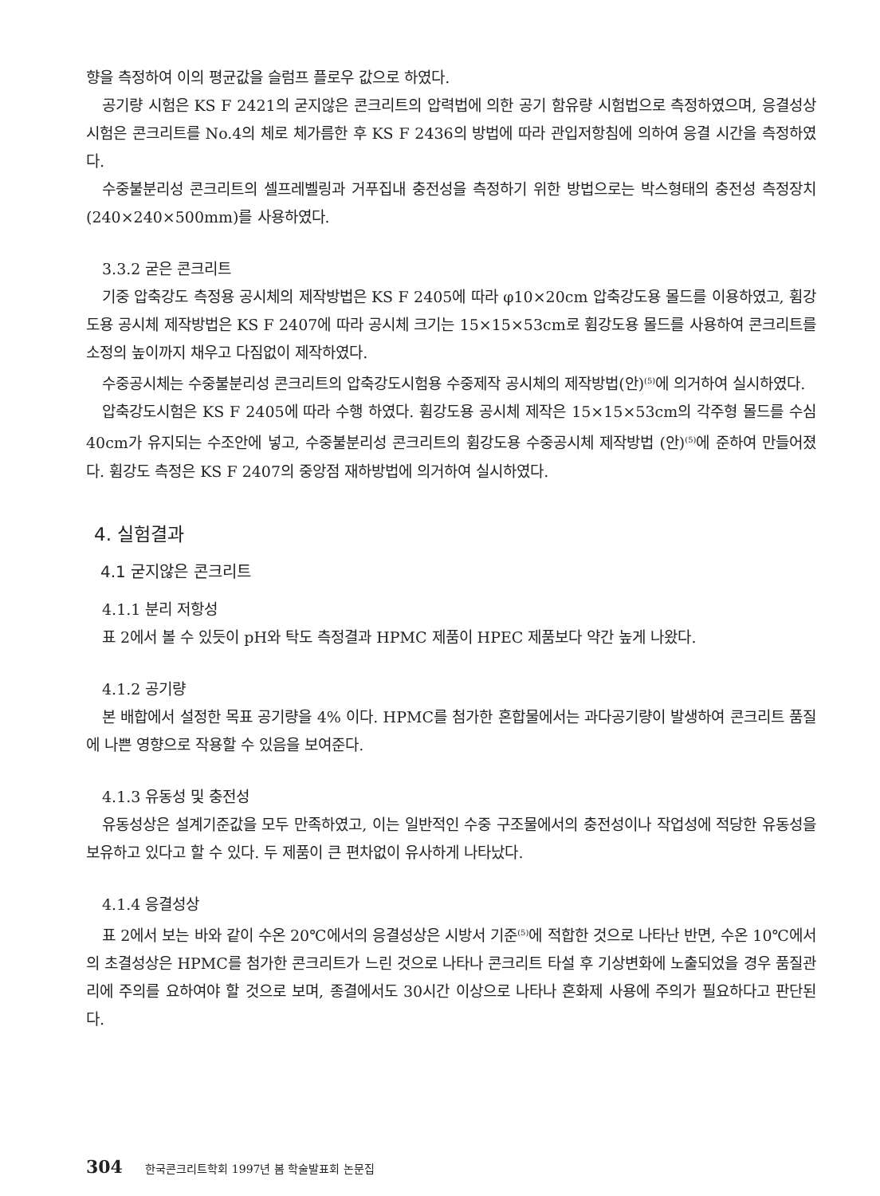향을 측정하여 이의 평균값을 슬럼프 플로우 값으로 하였다.
공기량 시험은 KS F 2421의 굳지않은 콘크리트의 압력법에 의한 공기 함유량 시험법으로 측정하였으며, 응결성상시험은 콘크리트를 No.4의 체로 체가름한 후 KS F 2436의 방법에 따라 관입저항침에 의하여 응결 시간을 측정하였다.
수중불분리성 콘크리트의 셀프레벨링과 거푸집내 충전성을 측정하기 위한 방법으로는 박스형태의 충전성 측정장치(240×240×500mm)를 사용하였다.
3.3.2 굳은 콘크리트
기중 압축강도 측정용 공시체의 제작방법은 KS F 2405에 따라 φ10×20cm 압축강도용 몰드를 이용하였고, 휨강도용 공시체 제작방법은 KS F 2407에 따라 공시체 크기는 15×15×53cm로 휨강도용 몰드를 사용하여 콘크리트를 소정의 높이까지 채우고 다짐없이 제작하였다.
수중공시체는 수중불분리성 콘크리트의 압축강도시험용 수중제작 공시체의 제작방법(안)<sup>(5)</sup>에 의거하여 실시하였다.
압축강도시험은 KS F 2405에 따라 수행 하였다. 휨강도용 공시체 제작은 15×15×53cm의 각주형 몰드를 수심 40cm가 유지되는 수조안에 넣고, 수중불분리성 콘크리트의 휨강도용 수중공시체 제작방법 (안)<sup>(5)</sup>에 준하여 만들어졌다. 휨강도 측정은 KS F 2407의 중앙점 재하방법에 의거하여 실시하였다.
4. 실험결과
4.1 굳지않은 콘크리트
4.1.1 분리 저항성
표 2에서 볼 수 있듯이 pH와 탁도 측정결과 HPMC 제품이 HPEC 제품보다 약간 높게 나왔다.
4.1.2 공기량
본 배합에서 설정한 목표 공기량을 4% 이다. HPMC를 첨가한 혼합물에서는 과다공기량이 발생하여 콘크리트 품질에 나쁜 영향으로 작용할 수 있음을 보여준다.
4.1.3 유동성 및 충전성
유동성상은 설계기준값을 모두 만족하였고, 이는 일반적인 수중 구조물에서의 충전성이나 작업성에 적당한 유동성을 보유하고 있다고 할 수 있다. 두 제품이 큰 편차없이 유사하게 나타났다.
4.1.4 응결성상
표 2에서 보는 바와 같이 수온 20℃에서의 응결성상은 시방서 기준<sup>(5)</sup>에 적합한 것으로 나타난 반면, 수온 10℃에서의 초결성상은 HPMC를 첨가한 콘크리트가 느린 것으로 나타나 콘크리트 타설 후 기상변화에 노출되었을 경우 품질관리에 주의를 요하여야 할 것으로 보며, 종결에서도 30시간 이상으로 나타나 혼화제 사용에 주의가 필요하다고 판단된다.
304 한국콘크리트학회 1997년 봄 학술발표회 논문집